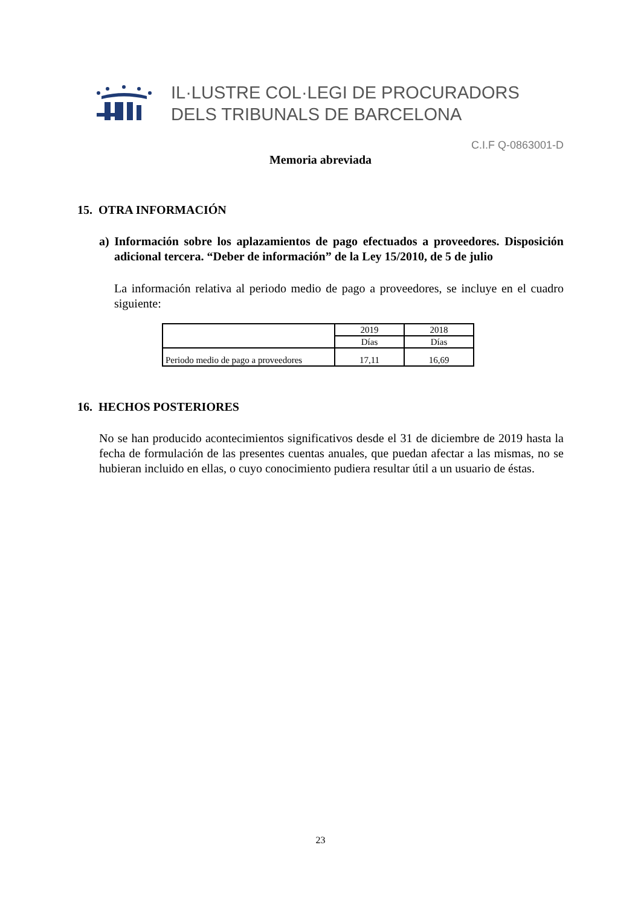IL·LUSTRE COL·LEGI DE PROCURADORS
DELS TRIBUNALS DE BARCELONA
C.I.F Q-0863001-D
Memoria abreviada
15. OTRA INFORMACIÓN
a) Información sobre los aplazamientos de pago efectuados a proveedores. Disposición adicional tercera. “Deber de información” de la Ley 15/2010, de 5 de julio
La información relativa al periodo medio de pago a proveedores, se incluye en el cuadro siguiente:
| | 2019 | 2018 |
| | Días | Días |
| Periodo medio de pago a proveedores | 17,11 | 16,69 |
16. HECHOS POSTERIORES
No se han producido acontecimientos significativos desde el 31 de diciembre de 2019 hasta la fecha de formulación de las presentes cuentas anuales, que puedan afectar a las mismas, no se hubieran incluido en ellas, o cuyo conocimiento pudiera resultar útil a un usuario de éstas.
23